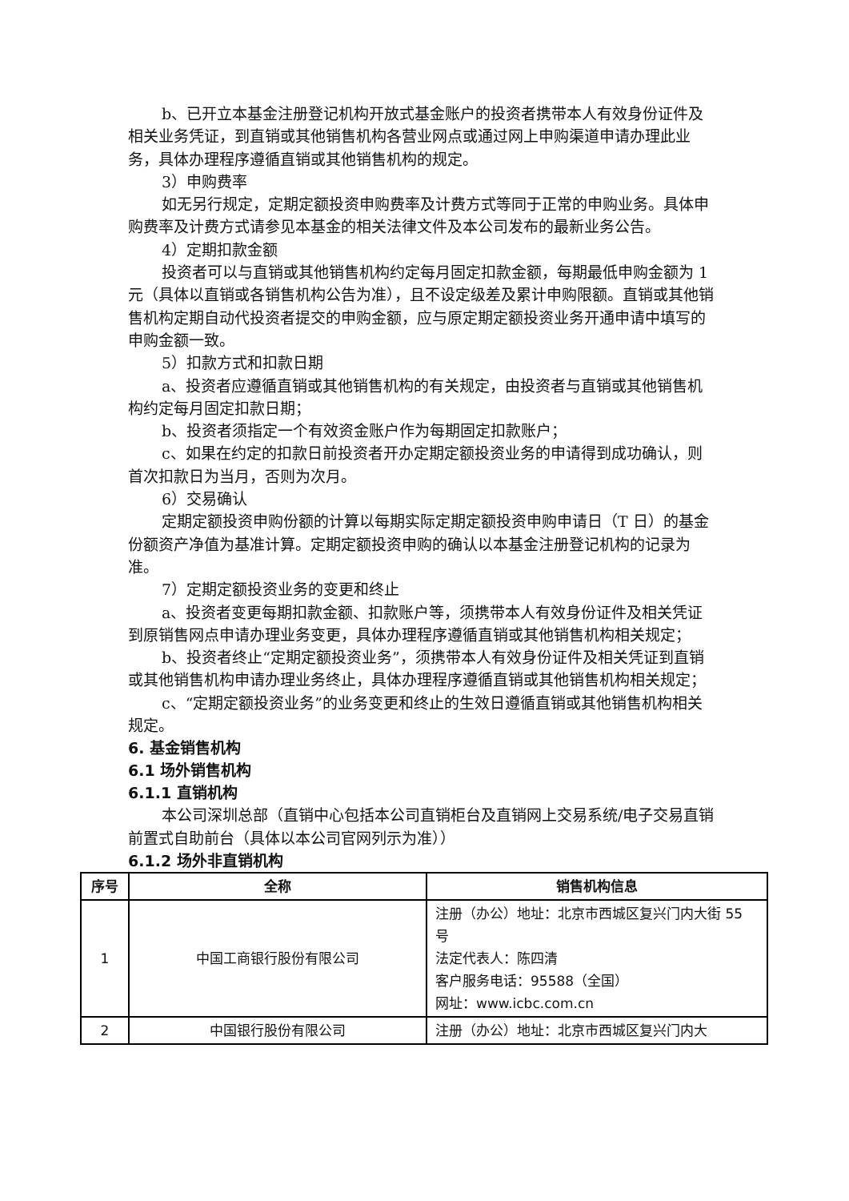b、已开立本基金注册登记机构开放式基金账户的投资者携带本人有效身份证件及相关业务凭证，到直销或其他销售机构各营业网点或通过网上申购渠道申请办理此业务，具体办理程序遵循直销或其他销售机构的规定。
3）申购费率
如无另行规定，定期定额投资申购费率及计费方式等同于正常的申购业务。具体申购费率及计费方式请参见本基金的相关法律文件及本公司发布的最新业务公告。
4）定期扣款金额
投资者可以与直销或其他销售机构约定每月固定扣款金额，每期最低申购金额为 1 元（具体以直销或各销售机构公告为准），且不设定级差及累计申购限额。直销或其他销售机构定期自动代投资者提交的申购金额，应与原定期定额投资业务开通申请中填写的申购金额一致。
5）扣款方式和扣款日期
a、投资者应遵循直销或其他销售机构的有关规定，由投资者与直销或其他销售机构约定每月固定扣款日期；
b、投资者须指定一个有效资金账户作为每期固定扣款账户；
c、如果在约定的扣款日前投资者开办定期定额投资业务的申请得到成功确认，则首次扣款日为当月，否则为次月。
6）交易确认
定期定额投资申购份额的计算以每期实际定期定额投资申购申请日（T 日）的基金份额资产净值为基准计算。定期定额投资申购的确认以本基金注册登记机构的记录为准。
7）定期定额投资业务的变更和终止
a、投资者变更每期扣款金额、扣款账户等，须携带本人有效身份证件及相关凭证到原销售网点申请办理业务变更，具体办理程序遵循直销或其他销售机构相关规定；
b、投资者终止“定期定额投资业务”，须携带本人有效身份证件及相关凭证到直销或其他销售机构申请办理业务终止，具体办理程序遵循直销或其他销售机构相关规定；
c、“定期定额投资业务”的业务变更和终止的生效日遵循直销或其他销售机构相关规定。
6. 基金销售机构
6.1 场外销售机构
6.1.1 直销机构
本公司深圳总部（直销中心包括本公司直销柜台及直销网上交易系统/电子交易直销前置式自助前台（具体以本公司官网列示为准））
6.1.2 场外非直销机构
| 序号 | 全称 | 销售机构信息 |
| --- | --- | --- |
| 1 | 中国工商银行股份有限公司 | 注册（办公）地址：北京市西城区复兴门内大街 55 号 法定代表人：陈四清 客户服务电话：95588（全国） 网址：www.icbc.com.cn |
| 2 | 中国银行股份有限公司 | 注册（办公）地址：北京市西城区复兴门内大 |